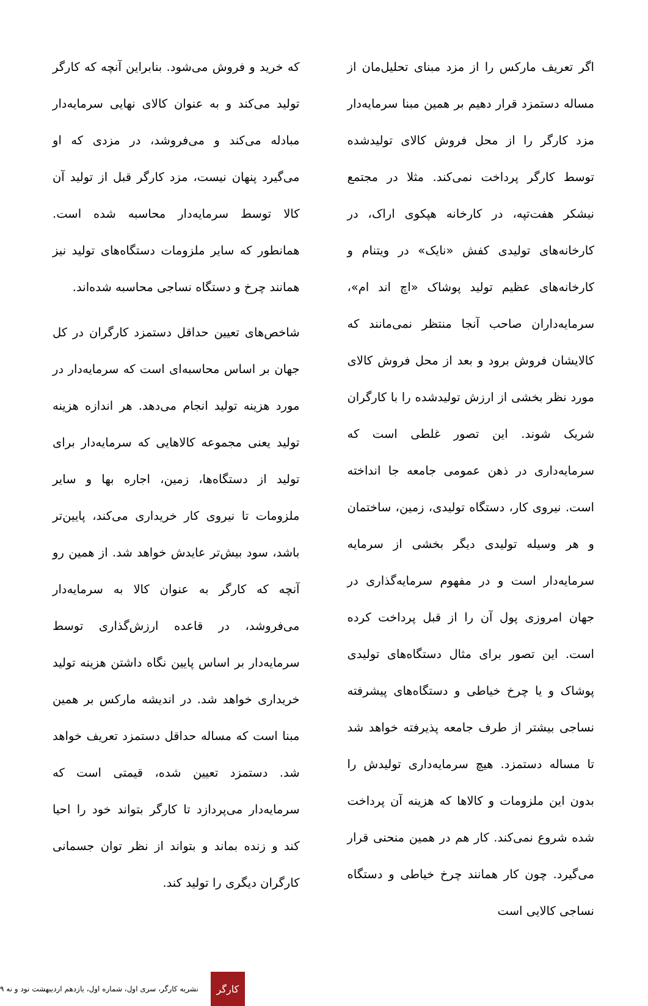اگر تعریف مارکس را از مزد مبنای تحلیل‌مان از مساله دستمزد قرار دهیم بر همین مبنا سرمایه‌دار مزد کارگر را از محل فروش کالای تولیدشده توسط کارگر پرداخت نمی‌کند. مثلا در مجتمع نیشکر هفت‌تپه، در کارخانه هپکوی اراک، در کارخانه‌های تولیدی کفش «نایک» در ویتنام و کارخانه‌های عظیم تولید پوشاک «اچ اند ام»، سرمایه‌داران صاحب آنجا منتظر نمی‌مانند که کالایشان فروش برود و بعد از محل فروش کالای مورد نظر بخشی از ارزش تولیدشده را با کارگران شریک شوند. این تصور غلطی است که سرمایه‌داری در ذهن عمومی جامعه جا انداخته است. نیروی کار، دستگاه تولیدی، زمین، ساختمان و هر وسیله تولیدی دیگر بخشی از سرمایه سرمایه‌دار است و در مفهوم سرمایه‌گذاری در جهان امروزی پول آن را از قبل پرداخت کرده است. این تصور برای مثال دستگاه‌های تولیدی پوشاک و یا چرخ خیاطی و دستگاه‌های پیشرفته نساجی بیشتر از طرف جامعه پذیرفته خواهد شد تا مساله دستمزد. هیچ سرمایه‌داری تولیدش را بدون این ملزومات و کالاها که هزینه آن پرداخت شده شروع نمی‌کند. کار هم در همین منحنی قرار می‌گیرد. چون کار همانند چرخ خیاطی و دستگاه نساجی کالایی است
که خرید و فروش می‌شود. بنابراین آنچه که کارگر تولید می‌کند و به عنوان کالای نهایی سرمایه‌دار مبادله می‌کند و می‌فروشد، در مزدی که او می‌گیرد پنهان نیست، مزد کارگر قبل از تولید آن کالا توسط سرمایه‌دار محاسبه شده است. همانطور که سایر ملزومات دستگاه‌های تولید نیز همانند چرخ و دستگاه نساجی محاسبه شده‌اند.
شاخص‌های تعیین حداقل دستمزد کارگران در کل جهان بر اساس محاسبه‌ای است که سرمایه‌دار در مورد هزینه تولید انجام می‌دهد. هر اندازه هزینه تولید یعنی مجموعه کالاهایی که سرمایه‌دار برای تولید از دستگاه‌ها، زمین، اجاره بها و سایر ملزومات تا نیروی کار خریداری می‌کند، پایین‌تر باشد، سود بیش‌تر عایدش خواهد شد. از همین رو آنچه که کارگر به عنوان کالا به سرمایه‌دار می‌فروشد، در قاعده ارزش‌گذاری توسط سرمایه‌دار بر اساس پایین نگاه داشتن هزینه تولید خریداری خواهد شد. در اندیشه مارکس بر همین مبنا است که مساله حداقل دستمزد تعریف خواهد شد. دستمزد تعیین شده، قیمتی است که سرمایه‌دار می‌پردازد تا کارگر بتواند خود را احیا کند و زنده بماند و بتواند از نظر توان جسمانی کارگران دیگری را تولید کند.
کارگر
نشریه کارگر، سری اول، شماره اول، یازدهم اردیبهشت نود و نه ۹